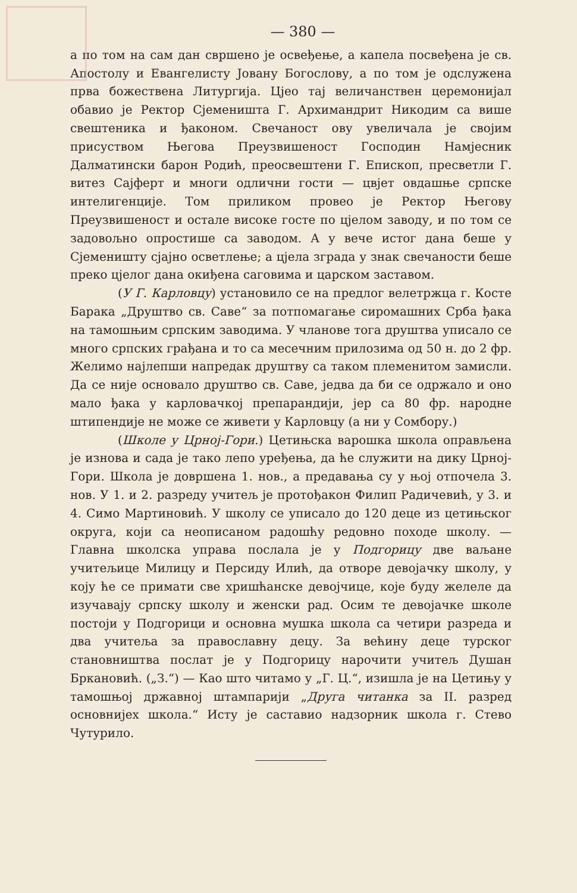— 380 —
а по том на сам дан свршено је освеђење, а капела посвеђена је св. Апостолу и Евангелисту Јовану Богослову, а по том је одслужена прва божествена Литургија. Цјео тај величанствен церемонијал обавио је Ректор Сјеменишта Г. Архимандрит Никодим са више свештеника и ђаконом. Свечаност ову увеличала је својим присуством Његова Преузвишеност Господин Намјесник Далматински барон Родић, преосвештени Г. Епископ, пресветли Г. витез Сајферт и многи одлични гости — цвјет овдашње српске интелигенције. Том приликом провео је Ректор Његову Преузвишеност и остале високе госте по цјелом заводу, и по том се задовољно опростише са заводом. А у вече истог дана беше у Сјеменишту сјајно осветлење; а цјела зграда у знак свечаности беше преко цјелог дана окиђена саговима и царском заставом.
(У Г. Карловцу) установило се на предлог велетржца г. Косте Барака „Друштво св. Саве“ за потпомагање сиромашних Срба ђака на тамошњим српским заводима. У чланове тога друштва уписало се много српских грађана и то са месечним прилозима од 50 н. до 2 фр. Желимо најлепши напредак друштву са таком племенитом замисли. Да се није основало друштво св. Саве, једва да би се одржало и оно мало ђака у карловачкој препарандији, јер са 80 фр. народне штипендије не може се живети у Карловцу (а ни у Сомбору.)
(Школе у Црној-Гори.) Цетињска варошка школа оправљена је изнова и сада је тако лепо уређења, да ће служити на дику Црној-Гори. Школа је довршена 1. нов., а предавања су у њој отпочела 3. нов. У 1. и 2. разреду учитељ је протођакон Филип Радичевић, у 3. и 4. Симо Мартиновић. У школу се уписало до 120 деце из цетињског округа, који са неописаном радошћу редовно походе школу. — Главна школска управа послала је у Подгорицу две ваљане учитељице Милицу и Персиду Илић, да отворе девојачку школу, у коју ће се примати све хришћанске девојчице, које буду желеле да изучавају српску школу и женски рад. Осим те девојачке школе постоји у Подгорици и основна мушка школа са четири разреда и два учитеља за православну децу. За већину деце турског становништва послат је у Подгорицу нарочити учитељ Душан Бркановић. („З.“) — Као што читамо у „Г. Ц.“, изишла је на Цетињу у тамошњој државној штампарији „Друга читанка за II. разред основнијех школа.“ Исту је саставио надзорник школа г. Стево Чутурило.